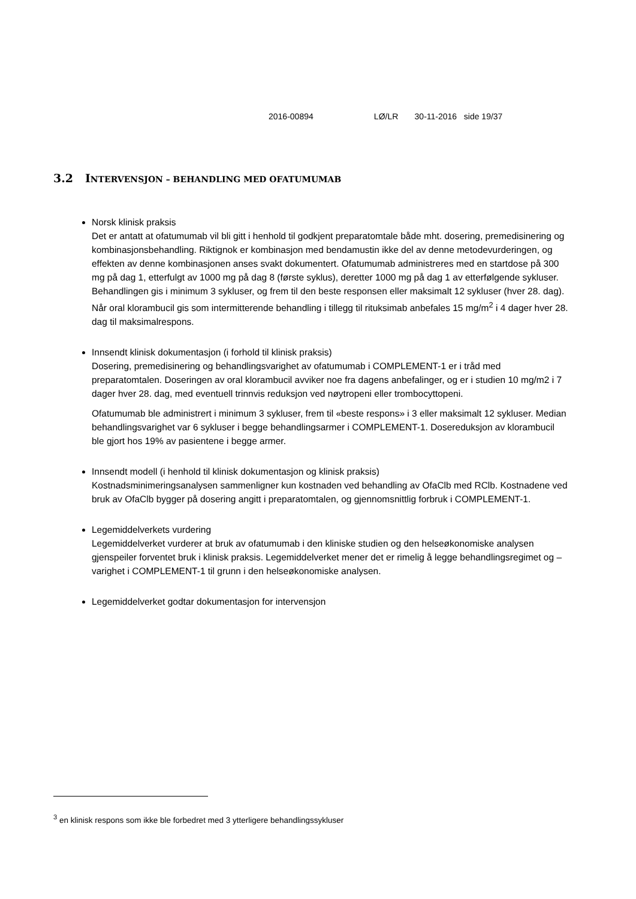2016-00894 LØ/LR 30-11-2016 side 19/37
3.2 INTERVENSJON – BEHANDLING MED OFATUMUMAB
Norsk klinisk praksis
Det er antatt at ofatumumab vil bli gitt i henhold til godkjent preparatomtale både mht. dosering, premedisinering og kombinasjonsbehandling. Riktignok er kombinasjon med bendamustin ikke del av denne metodevurderingen, og effekten av denne kombinasjonen anses svakt dokumentert. Ofatumumab administreres med en startdose på 300 mg på dag 1, etterfulgt av 1000 mg på dag 8 (første syklus), deretter 1000 mg på dag 1 av etterfølgende sykluser. Behandlingen gis i minimum 3 sykluser, og frem til den beste responsen eller maksimalt 12 sykluser (hver 28. dag). Når oral klorambucil gis som intermitterende behandling i tillegg til rituksimab anbefales 15 mg/m<sup>2</sup> i 4 dager hver 28. dag til maksimalrespons.
Innsendt klinisk dokumentasjon (i forhold til klinisk praksis)
Dosering, premedisinering og behandlingsvarighet av ofatumumab i COMPLEMENT-1 er i tråd med preparatomtalen. Doseringen av oral klorambucil avviker noe fra dagens anbefalinger, og er i studien 10 mg/m2 i 7 dager hver 28. dag, med eventuell trinnvis reduksjon ved nøytropeni eller trombocyttopeni.
Ofatumumab ble administrert i minimum 3 sykluser, frem til «beste respons» i 3 eller maksimalt 12 sykluser. Median behandlingsvarighet var 6 sykluser i begge behandlingsarmer i COMPLEMENT-1. Dosereduksjon av klorambucil ble gjort hos 19% av pasientene i begge armer.
Innsendt modell (i henhold til klinisk dokumentasjon og klinisk praksis)
Kostnadsminimeringsanalysen sammenligner kun kostnaden ved behandling av OfaClb med RClb. Kostnadene ved bruk av OfaClb bygger på dosering angitt i preparatomtalen, og gjennomsnittlig forbruk i COMPLEMENT-1.
Legemiddelverkets vurdering
Legemiddelverket vurderer at bruk av ofatumumab i den kliniske studien og den helseøkonomiske analysen gjenspeiler forventet bruk i klinisk praksis. Legemiddelverket mener det er rimelig å legge behandlingsregimet og –varighet i COMPLEMENT-1 til grunn i den helseøkonomiske analysen.
Legemiddelverket godtar dokumentasjon for intervensjon
<sup>3</sup> en klinisk respons som ikke ble forbedret med 3 ytterligere behandlingssykluser